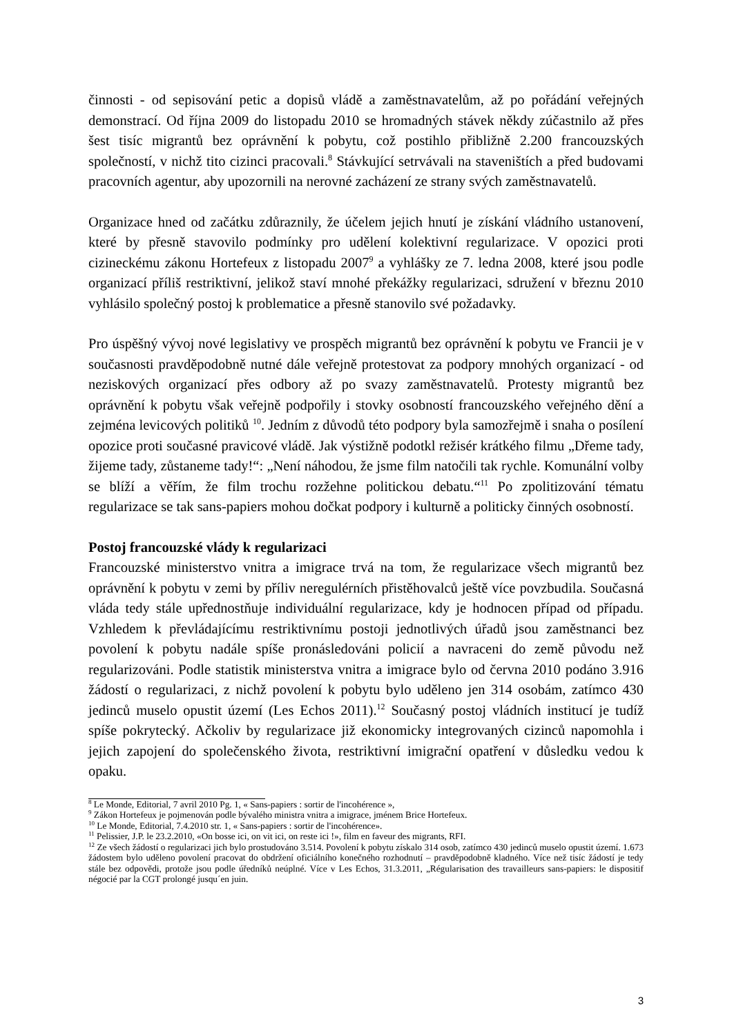činnosti - od sepisování petic a dopisů vládě a zaměstnavatelům, až po pořádání veřejných demonstrací. Od října 2009 do listopadu 2010 se hromadných stávek někdy zúčastnilo až přes šest tisíc migrantů bez oprávnění k pobytu, což postihlo přibližně 2.200 francouzských společností, v nichž tito cizinci pracovali.<sup>8</sup> Stávkující setrvávali na staveništích a před budovami pracovních agentur, aby upozornili na nerovné zacházení ze strany svých zaměstnavatelů.
Organizace hned od začátku zdůraznily, že účelem jejich hnutí je získání vládního ustanovení, které by přesně stavovilo podmínky pro udělení kolektivní regularizace. V opozici proti cizineckému zákonu Hortefeux z listopadu 2007<sup>9</sup> a vyhlášky ze 7. ledna 2008, které jsou podle organizací příliš restriktivní, jelikož staví mnohé překážky regularizaci, sdružení v březnu 2010 vyhlásilo společný postoj k problematice a přesně stanovilo své požadavky.
Pro úspěšný vývoj nové legislativy ve prospěch migrantů bez oprávnění k pobytu ve Francii je v současnosti pravděpodobně nutné dále veřejně protestovat za podpory mnohých organizací - od neziskových organizací přes odbory až po svazy zaměstnavatelů. Protesty migrantů bez oprávnění k pobytu však veřejně podpořily i stovky osobností francouzského veřejného dění a zejména levicových politiků <sup>10</sup>. Jedním z důvodů této podpory byla samozřejmě i snaha o posílení opozice proti současné pravicové vládě. Jak výstižně podotkl režisér krátkého filmu „Dřeme tady, žijeme tady, zůstaneme tady!“: „Není náhodou, že jsme film natočili tak rychle. Komunální volby se blíží a věřím, že film trochu rozžehne politickou debatu.“<sup>11</sup> Po zpolitizování tématu regularizace se tak sans-papiers mohou dočkat podpory i kulturně a politicky činných osobností.
Postoj francouzské vlády k regularizaci
Francouzské ministerstvo vnitra a imigrace trvá na tom, že regularizace všech migrantů bez oprávnění k pobytu v zemi by příliv neregulérních přistěhovalců ještě více povzbudila. Současná vláda tedy stále upřednostňuje individuální regularizace, kdy je hodnocen případ od případu. Vzhledem k převládajícímu restriktivnímu postoji jednotlivých úřadů jsou zaměstnanci bez povolení k pobytu nadále spíše pronásledováni policií a navraceni do země původu než regularizováni. Podle statistik ministerstva vnitra a imigrace bylo od června 2010 podáno 3.916 žádostí o regularizaci, z nichž povolení k pobytu bylo uděleno jen 314 osobám, zatímco 430 jedinců muselo opustit území (Les Echos 2011).<sup>12</sup> Současný postoj vládních institucí je tudíž spíše pokrytecký. Ačkoliv by regularizace již ekonomicky integrovaných cizinců napomohla i jejich zapojení do společenského života, restriktivní imigrační opatření v důsledku vedou k opaku.
<sup>8</sup> Le Monde, Editorial, 7 avril 2010 Pg. 1, « Sans-papiers : sortir de l'incohérence »,
<sup>9</sup> Zákon Hortefeux je pojmenován podle bývalého ministra vnitra a imigrace, jménem Brice Hortefeux.
<sup>10</sup> Le Monde, Editorial, 7.4.2010 str. 1, « Sans-papiers : sortir de l'incohérence».
<sup>11</sup> Pelissier, J.P. le 23.2.2010, «On bosse ici, on vit ici, on reste ici !», film en faveur des migrants, RFI.
<sup>12</sup> Ze všech žádostí o regularizaci jich bylo prostudováno 3.514. Povolení k pobytu získalo 314 osob, zatímco 430 jedinců muselo opustit území. 1.673 žádostem bylo uděleno povolení pracovat do obdržení oficiálního konečného rozhodnutí – pravděpodobně kladného. Více než tisíc žádostí je tedy stále bez odpovědi, protože jsou podle úředníků neúplné. Více v Les Echos, 31.3.2011, „Régularisation des travailleurs sans-papiers: le dispositif négocié par la CGT prolongé jusqu´en juin.
3